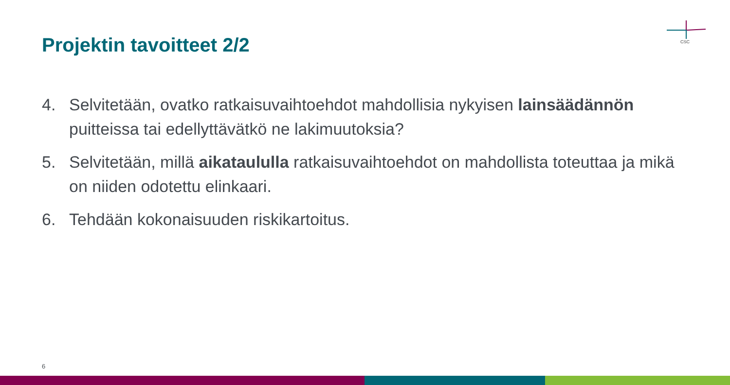Projektin tavoitteet 2/2
CSC
4. Selvitetään, ovatko ratkaisuvaihtoehdot mahdollisia nykyisen lainsäädännön puitteissa tai edellyttävätkö ne lakimuutoksia?
5. Selvitetään, millä aikataululla ratkaisuvaihtoehdot on mahdollista toteuttaa ja mikä on niiden odotettu elinkaari.
6. Tehdään kokonaisuuden riskikartoitus.
6